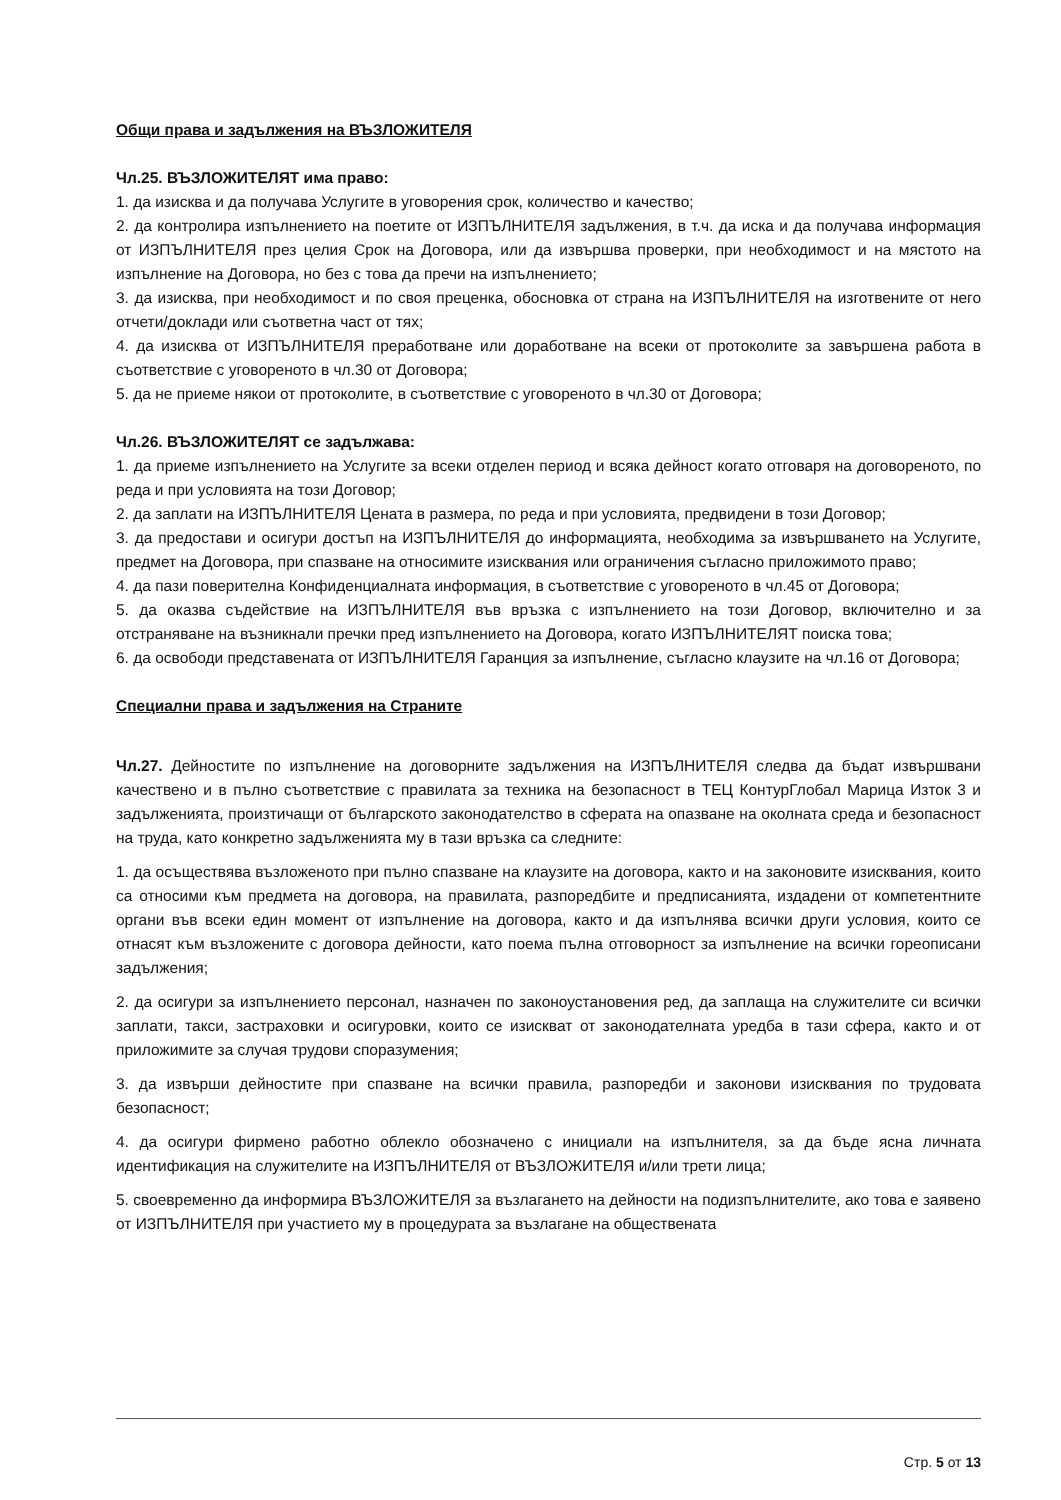Общи права и задължения на ВЪЗЛОЖИТЕЛЯ
Чл.25. ВЪЗЛОЖИТЕЛЯТ има право:
1. да изисква и да получава Услугите в уговорения срок, количество и качество;
2. да контролира изпълнението на поетите от ИЗПЪЛНИТЕЛЯ задължения, в т.ч. да иска и да получава информация от ИЗПЪЛНИТЕЛЯ през целия Срок на Договора, или да извършва проверки, при необходимост и на мястото на изпълнение на Договора, но без с това да пречи на изпълнението;
3. да изисква, при необходимост и по своя преценка, обосновка от страна на ИЗПЪЛНИТЕЛЯ на изготвените от него отчети/доклади или съответна част от тях;
4. да изисква от ИЗПЪЛНИТЕЛЯ преработване или доработване на всеки от протоколите за завършена работа в съответствие с уговореното в чл.30 от Договора;
5. да не приеме някои от протоколите, в съответствие с уговореното в чл.30 от Договора;
Чл.26. ВЪЗЛОЖИТЕЛЯТ се задължава:
1. да приеме изпълнението на Услугите за всеки отделен период и всяка дейност когато отговаря на договореното, по реда и при условията на този Договор;
2. да заплати на ИЗПЪЛНИТЕЛЯ Цената в размера, по реда и при условията, предвидени в този Договор;
3. да предостави и осигури достъп на ИЗПЪЛНИТЕЛЯ до информацията, необходима за извършването на Услугите, предмет на Договора, при спазване на относимите изисквания или ограничения съгласно приложимото право;
4. да пази поверителна Конфиденциалната информация, в съответствие с уговореното в чл.45 от Договора;
5. да оказва съдействие на ИЗПЪЛНИТЕЛЯ във връзка с изпълнението на този Договор, включително и за отстраняване на възникнали пречки пред изпълнението на Договора, когато ИЗПЪЛНИТЕЛЯТ поиска това;
6. да освободи представената от ИЗПЪЛНИТЕЛЯ Гаранция за изпълнение, съгласно клаузите на чл.16 от Договора;
Специални права и задължения на Страните
Чл.27. Дейностите по изпълнение на договорните задължения на ИЗПЪЛНИТЕЛЯ следва да бъдат извършвани качествено и в пълно съответствие с правилата за техника на безопасност в ТЕЦ КонтурГлобал Марица Изток 3 и задълженията, произтичащи от българското законодателство в сферата на опазване на околната среда и безопасност на труда, като конкретно задълженията му в тази връзка са следните:
1. да осъществява възложеното при пълно спазване на клаузите на договора, както и на законовите изисквания, които са относими към предмета на договора, на правилата, разпоредбите и предписанията, издадени от компетентните органи във всеки един момент от изпълнение на договора, както и да изпълнява всички други условия, които се отнасят към възложените с договора дейности, като поема пълна отговорност за изпълнение на всички гореописани задължения;
2. да осигури за изпълнението персонал, назначен по законоустановения ред, да заплаща на служителите си всички заплати, такси, застраховки и осигуровки, които се изискват от законодателната уредба в тази сфера, както и от приложимите за случая трудови споразумения;
3. да извърши дейностите при спазване на всички правила, разпоредби и законови изисквания по трудовата безопасност;
4. да осигури фирмено работно облекло обозначено с инициали на изпълнителя, за да бъде ясна личната идентификация на служителите на ИЗПЪЛНИТЕЛЯ от ВЪЗЛОЖИТЕЛЯ и/или трети лица;
5. своевременно да информира ВЪЗЛОЖИТЕЛЯ за възлагането на дейности на подизпълнителите, ако това е заявено от ИЗПЪЛНИТЕЛЯ при участието му в процедурата за възлагане на обществената
Стр. 5 от 13